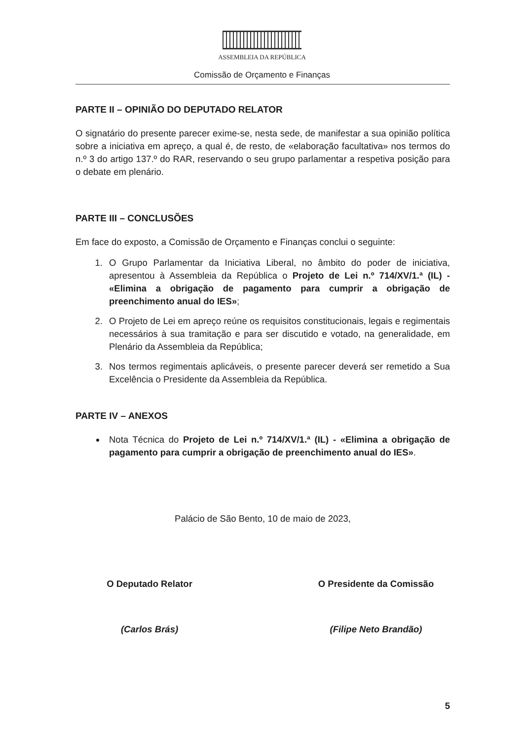ASSEMBLEIA DA REPÚBLICA
Comissão de Orçamento e Finanças
PARTE II – OPINIÃO DO DEPUTADO RELATOR
O signatário do presente parecer exime-se, nesta sede, de manifestar a sua opinião política sobre a iniciativa em apreço, a qual é, de resto, de «elaboração facultativa» nos termos do n.º 3 do artigo 137.º do RAR, reservando o seu grupo parlamentar a respetiva posição para o debate em plenário.
PARTE III – CONCLUSÕES
Em face do exposto, a Comissão de Orçamento e Finanças conclui o seguinte:
1. O Grupo Parlamentar da Iniciativa Liberal, no âmbito do poder de iniciativa, apresentou à Assembleia da República o Projeto de Lei n.º 714/XV/1.ª (IL) - «Elimina a obrigação de pagamento para cumprir a obrigação de preenchimento anual do IES»;
2. O Projeto de Lei em apreço reúne os requisitos constitucionais, legais e regimentais necessários à sua tramitação e para ser discutido e votado, na generalidade, em Plenário da Assembleia da República;
3. Nos termos regimentais aplicáveis, o presente parecer deverá ser remetido a Sua Excelência o Presidente da Assembleia da República.
PARTE IV – ANEXOS
Nota Técnica do Projeto de Lei n.º 714/XV/1.ª (IL) - «Elimina a obrigação de pagamento para cumprir a obrigação de preenchimento anual do IES».
Palácio de São Bento, 10 de maio de 2023,
O Deputado Relator
(Carlos Brás)
O Presidente da Comissão
(Filipe Neto Brandão)
5